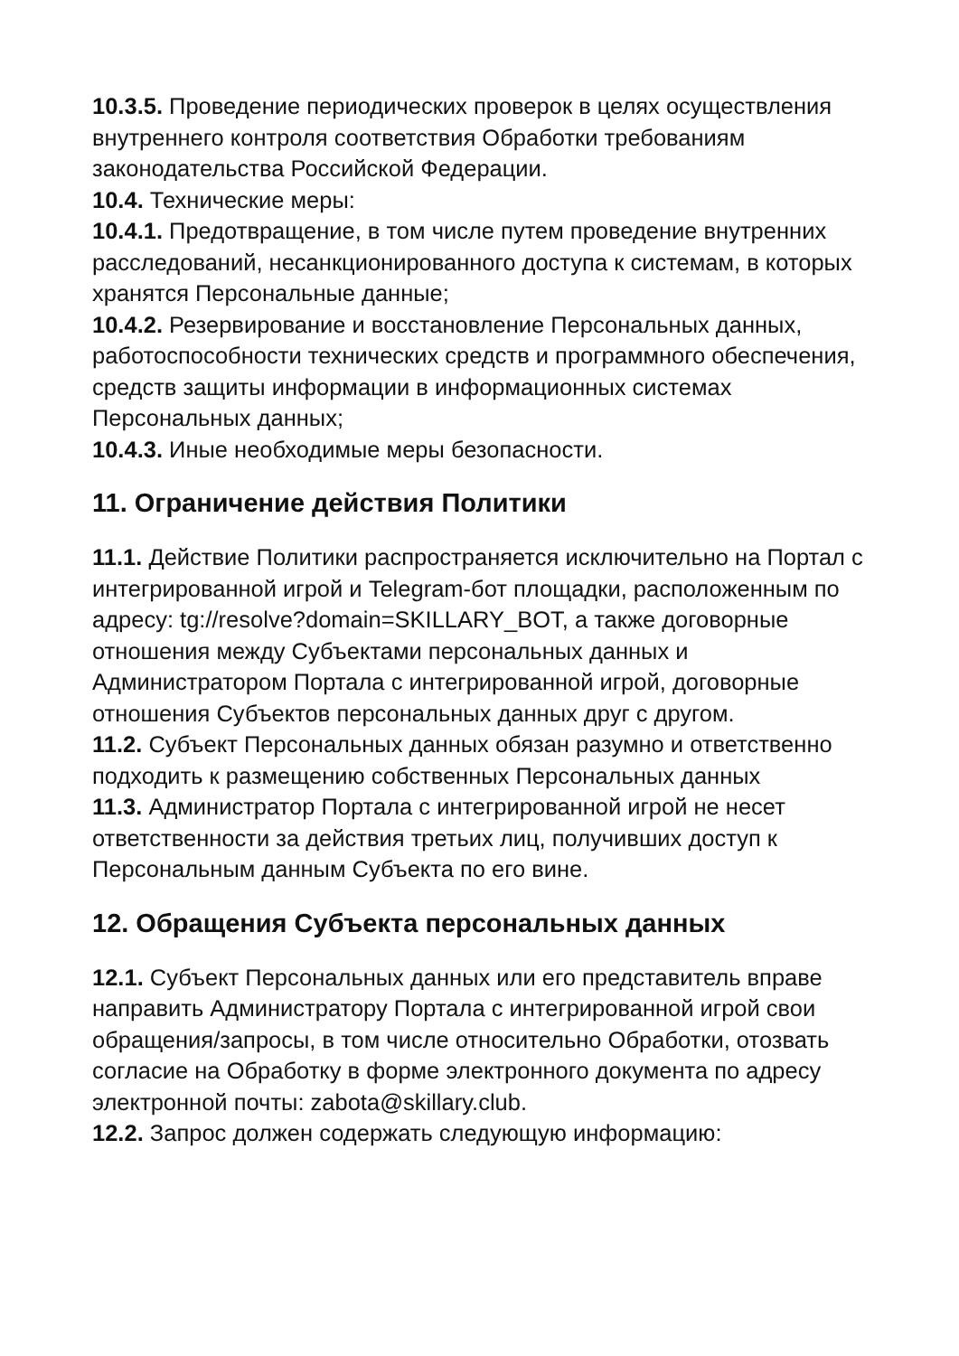10.3.5. Проведение периодических проверок в целях осуществления внутреннего контроля соответствия Обработки требованиям законодательства Российской Федерации.
10.4. Технические меры:
10.4.1. Предотвращение, в том числе путем проведение внутренних расследований, несанкционированного доступа к системам, в которых хранятся Персональные данные;
10.4.2. Резервирование и восстановление Персональных данных, работоспособности технических средств и программного обеспечения, средств защиты информации в информационных системах Персональных данных;
10.4.3. Иные необходимые меры безопасности.
11. Ограничение действия Политики
11.1. Действие Политики распространяется исключительно на Портал с интегрированной игрой и Telegram-бот площадки, расположенным по адресу: tg://resolve?domain=SKILLARY_BOT, а также договорные отношения между Субъектами персональных данных и Администратором Портала с интегрированной игрой, договорные отношения Субъектов персональных данных друг с другом.
11.2. Субъект Персональных данных обязан разумно и ответственно подходить к размещению собственных Персональных данных
11.3. Администратор Портала с интегрированной игрой не несет ответственности за действия третьих лиц, получивших доступ к Персональным данным Субъекта по его вине.
12. Обращения Субъекта персональных данных
12.1. Субъект Персональных данных или его представитель вправе направить Администратору Портала с интегрированной игрой свои обращения/запросы, в том числе относительно Обработки, отозвать согласие на Обработку в форме электронного документа по адресу электронной почты: zabota@skillary.club.
12.2. Запрос должен содержать следующую информацию: